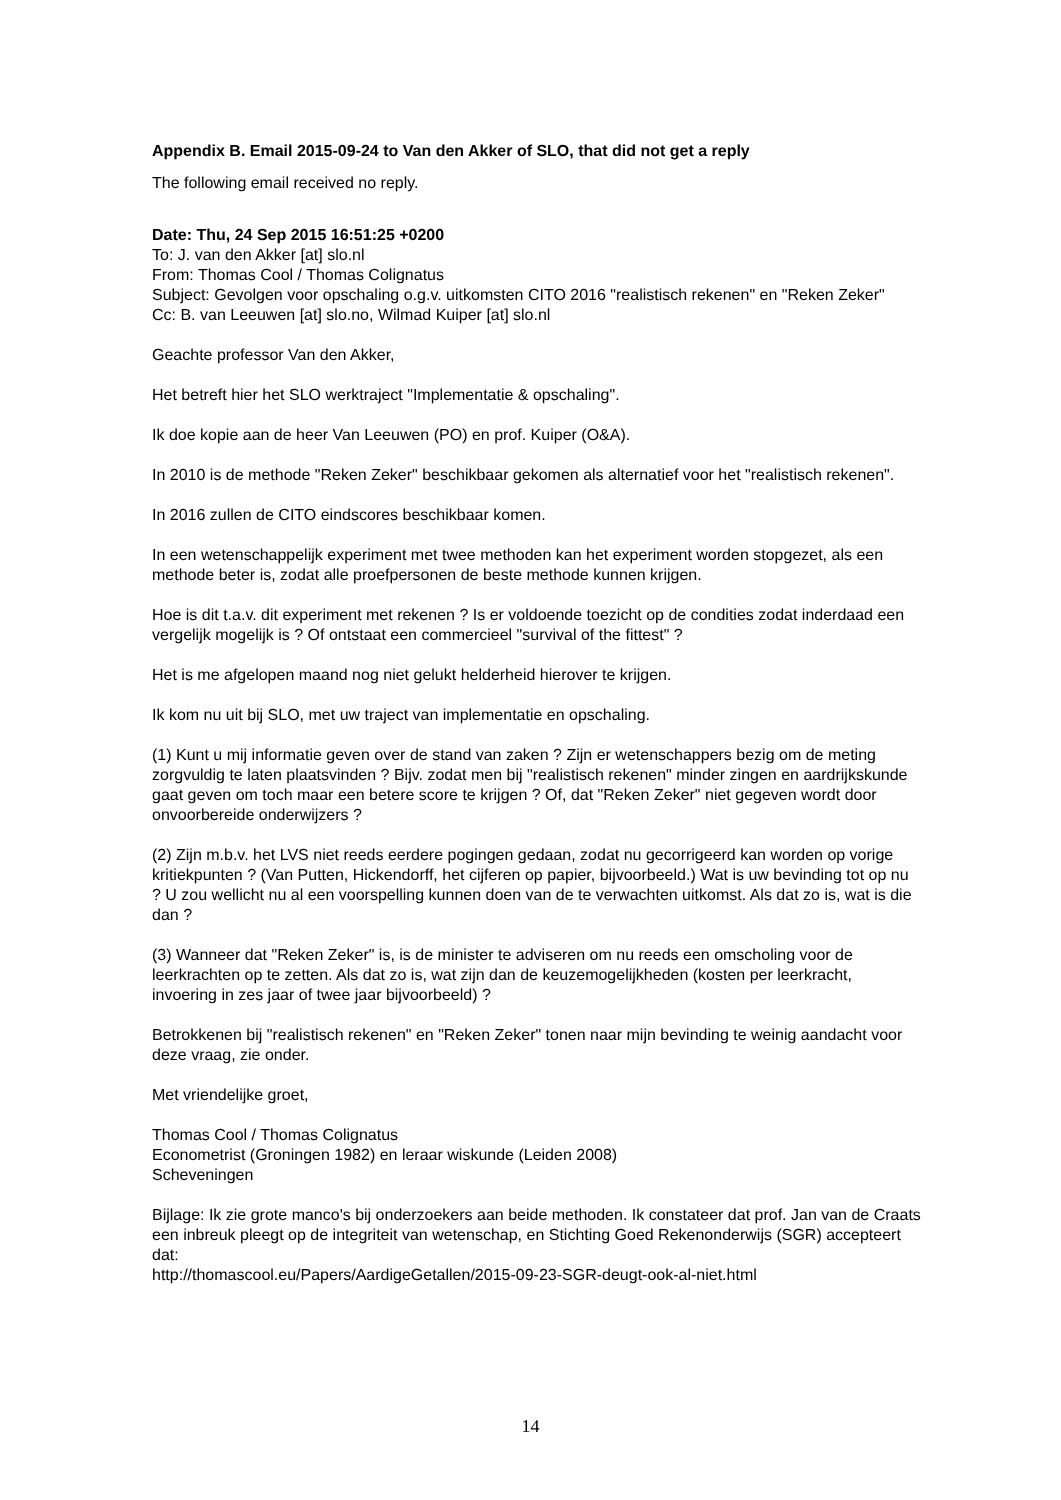Appendix B. Email 2015-09-24 to Van den Akker of SLO, that did not get a reply
The following email received no reply.
Date: Thu, 24 Sep 2015 16:51:25 +0200
To: J. van den Akker [at] slo.nl
From: Thomas Cool / Thomas Colignatus
Subject: Gevolgen voor opschaling o.g.v. uitkomsten CITO 2016 "realistisch rekenen" en "Reken Zeker"
Cc: B. van Leeuwen [at] slo.no, Wilmad Kuiper [at] slo.nl
Geachte professor Van den Akker,
Het betreft hier het SLO werktraject "Implementatie & opschaling".
Ik doe kopie aan de heer Van Leeuwen (PO) en prof. Kuiper (O&A).
In 2010 is de methode "Reken Zeker" beschikbaar gekomen als alternatief voor het "realistisch rekenen".
In 2016 zullen de CITO eindscores beschikbaar komen.
In een wetenschappelijk experiment met twee methoden kan het experiment worden stopgezet, als een methode beter is, zodat alle proefpersonen de beste methode kunnen krijgen.
Hoe is dit t.a.v. dit experiment met rekenen ? Is er voldoende toezicht op de condities zodat inderdaad een vergelijk mogelijk is ? Of ontstaat een commercieel "survival of the fittest" ?
Het is me afgelopen maand nog niet gelukt helderheid hierover te krijgen.
Ik kom nu uit bij SLO, met uw traject van implementatie en opschaling.
(1) Kunt u mij informatie geven over de stand van zaken ? Zijn er wetenschappers bezig om de meting zorgvuldig te laten plaatsvinden ? Bijv. zodat men bij "realistisch rekenen" minder zingen en aardrijkskunde gaat geven om toch maar een betere score te krijgen ? Of, dat "Reken Zeker" niet gegeven wordt door onvoorbereide onderwijzers ?
(2) Zijn m.b.v. het LVS niet reeds eerdere pogingen gedaan, zodat nu gecorrigeerd kan worden op vorige kritiekpunten ? (Van Putten, Hickendorff, het cijferen op papier, bijvoorbeeld.) Wat is uw bevinding tot op nu ? U zou wellicht nu al een voorspelling kunnen doen van de te verwachten uitkomst. Als dat zo is, wat is die dan ?
(3) Wanneer dat "Reken Zeker" is, is de minister te adviseren om nu reeds een omscholing voor de leerkrachten op te zetten. Als dat zo is, wat zijn dan de keuzemogelijkheden (kosten per leerkracht, invoering in zes jaar of twee jaar bijvoorbeeld) ?
Betrokkenen bij "realistisch rekenen" en "Reken Zeker" tonen naar mijn bevinding te weinig aandacht voor deze vraag, zie onder.
Met vriendelijke groet,
Thomas Cool / Thomas Colignatus
Econometrist (Groningen 1982) en leraar wiskunde (Leiden 2008)
Scheveningen
Bijlage: Ik zie grote manco's bij onderzoekers aan beide methoden. Ik constateer dat prof. Jan van de Craats een inbreuk pleegt op de integriteit van wetenschap, en Stichting Goed Rekenonderwijs (SGR) accepteert dat:
http://thomascool.eu/Papers/AardigeGetallen/2015-09-23-SGR-deugt-ook-al-niet.html
14